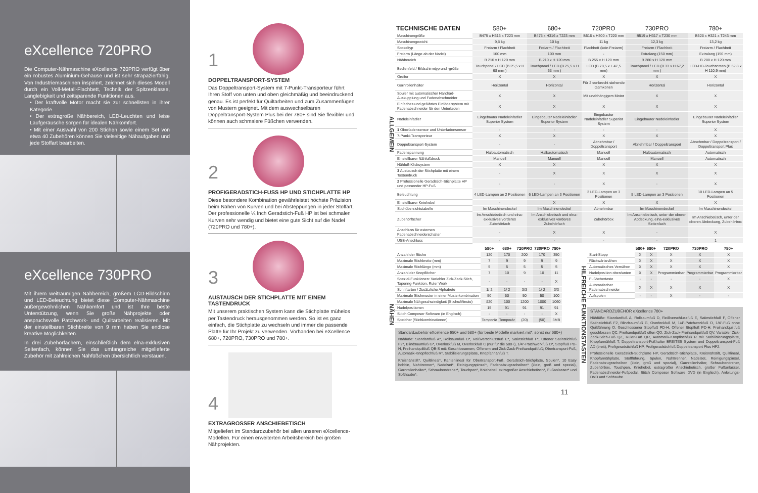eXcellence 720PRO
Die Computer-Nähmaschine eXcellence 720PRO verfügt über ein robustes Aluminium-Gehäuse und ist sehr strapazierfähig. Von Industriemaschinen inspiriert, zeichnet sich dieses Modell durch ein Voll-Metall-Flachbett, Technik der Spitzenklasse, Langlebigkeit und zeitsparende Funktionen aus.
• Der kraftvolle Motor macht sie zur schnellsten in ihrer Kategorie.
• Der extragroße Nähbereich, LED-Leuchten und leise Laufgeräusche sorgen für idealen Nähkomfort.
• Mit einer Auswahl von 200 Stichen sowie einem Set von etwa 40 Zubehören können Sie vielseitige Nähaufgaben und jede Stoffart bearbeiten.
eXcellence 730PRO
Mit ihrem weiträumigen Nähbereich, großem LCD-Bildschirm und LED-Beleuchtung bietet diese Computer-Nähmaschine außergewöhnlichen Nähkomfort und ist Ihre beste Unterstützung, wenn Sie große Nähprojekte oder anspruchsvolle Patchwork- und Quiltarbeiten realisieren. Mit der einstellbaren Stichbreite von 9 mm haben Sie endlose kreative Möglichkeiten.
In drei Zubehörfächern, einschließlich dem elna-exklusiven Seitenfach, können Sie das umfangreiche mitgelieferte Zubehör mit zahlreichen Nähfüßchen übersichtlich verstauen.
1
DOPPELTRANSPORT-SYSTEM
Das Doppeltransport-System mit 7-Punkt-Transporteur führt Ihren Stoff von unten und oben gleichmäßig und beeindruckend genau. Es ist perfekt für Quiltarbeiten und zum Zusammenfügen von Mustern geeignet. Mit dem auswechselbaren Doppeltransport-System Plus bei der 780+ sind Sie flexibler und können auch schmalere Füßchen verwenden.
2
PROFIGERADSTICH-FUSS HP UND STICHPLATTE HP
Diese besondere Kombination gewährleistet höchste Präzision beim Nähen von Kurven und bei Absteppungen in jeder Stoffart. Der professionelle ¼ Inch Geradstich-Fuß HP ist bei schmalen Kurven sehr wendig und bietet eine gute Sicht auf die Nadel (720PRO und 780+).
3
AUSTAUSCH DER STICHPLATTE MIT EINEM TASTENDRUCK
Mit unserem praktischen System kann die Stichplatte mühelos per Tastendruck herausgenommen werden. So ist es ganz einfach, die Stichplatte zu wechseln und immer die passende Platte für Ihr Projekt zu verwenden. Vorhanden bei eXcellence 680+, 720PRO, 730PRO und 780+.
4
EXTRAGROSSER ANSCHIEBETISCH
Mitgeliefert im Standardzubehör bei allen unseren eXcellence-Modellen. Für einen erweiterten Arbeitsbereich bei großen Nähprojekten.
ALLGEMEIN
| TECHNISCHE DATEN | 580+ | 680+ | 720PRO | 730PRO | 780+ |
| --- | --- | --- | --- | --- | --- |
| Maschinengröße | B475 x H316 x T223 mm | B475 x H316 x T223 mm | B516 x H300 x T220 mm | B519 x H317 x T230 mm | B528 x H321 x T243 mm |
| Maschinengewicht | 9,8 kg | 10 kg | 11 kg | 12,3 kg | 13,2 kg |
| Sockeltyp | Freiarm / Flachbett | Freiarm / Flachbett | Flachbett (kein Freiarm) | Freiarm / Flachbett | Freiarm / Flachbett |
| Freiarm (Länge ab der Nadel) | 100 mm | 100 mm | - | Extralang (150 mm) | Extralang (150 mm) |
| Nähbereich | B 210 x H 120 mm | B 210 x H 120 mm | B 255 x H 120 mm | B 280 x H 120 mm | B 280 x H 120 mm |
| Bedienfeld / Bildschirmtyp und -größe | Touchpanel / LCD (B 25,5 x H 68 mm ) | Touchpanel / LCD (B 25,5 x H 68 mm ) | LCD (B 78,5 x L 47,5 mm) | Touchpanel / LCD (B 33 x H 67,2 mm ) | LCD-HD-Touchscreen (B 62.8 x H 110,9 mm) |
| Greifer | X | X | X | X | X |
| Garnrollenhalter | Horizontal | Horizontal | Für 2 senkrecht stehende Garnkonen | Horizontal | Horizontal |
| Spuler mit automatischer Handrad-Auskupplung und Fadenabschneider | X | X | Mit unabhängigem Motor | X | X |
| Einfaches und geführtes Einfädelsystem mit Fadenabschneider für den Unterfaden | X | X | X | X | X |
| Nadeleinfädler | Eingebauter Nadeleinfädler Superior System | Eingebauter Nadeleinfädler Superior System | Eingebauter Nadeleinfädler Superior System | Eingebauter Nadeleinfädler | Eingebauter Nadeleinfädler Superior System |
| 1 Oberfadensensor und Unterfadensensor | - | - | - | - | X |
| 7-Punkt-Transporteur | X | X | X | X | X |
| Doppeltransport-System | - | - | Abnehmbar / Doppeltransport | Abnehmbar / Doppeltransport | Abnehmbar / Doppeltransport / Doppeltransport Plus |
| Fadenspannung | Halbautomatisch | Halbautomatisch | Manuell | Halbautomatisch | Automatisch |
| Einstellbarer Nähfußdruck | Manuell | Manuell | Manuell | Manuell | Automatisch |
| Nähfuß-Klicksystem | X | X | X | X | X |
| 3 Austausch der Stichplatte mit einem Tastendruck | - | X | X | X | X |
| 2 Professionelle Geradstich-Stichplatte HP und passender HP-Fuß | - | - | X | - | X |
| Beleuchtung | 4 LED-Lampen an 2 Positionen | 6 LED-Lampen an 3 Positionen | 3 LED-Lampen an 3 Positionen | 5 LED-Lampen an 3 Positionen | 10 LED-Lampen an 5 Positionen |
| Einstellbarer Kniehebel | - | X | X | X | X |
| Stichübersichtstabelle | Im Maschinendeckel | Im Maschinendeckel | Abnehmbar | Im Maschinendeckel | Im Maschinendeckel |
| Zubehörfächer | Im Anschiebetisch und elna-exklusives vorderes Zubehörfach | Im Anschiebetisch und elna-exklusives vorderes Zubehörfach | Zubehörbox | Im Anschiebetisch, unter der oberen Abdeckung, elna-exklusives Seitenfach | Im Anschiebetisch, unter der oberen Abdeckung, Zubehörbox |
| Anschluss für externen Fadenabschneiderschalter | - | X | X | - | X |
| USB-Anschluss | - | - | - | - | 1 |
NÄHEN
| | 580+ | 680+ | 720PRO | 730PRO | 780+ |
| --- | --- | --- | --- | --- | --- |
| Anzahl der Stiche | 120 | 170 | 200 | 170 | 350 |
| Maximale Stichbreite (mm) | 7 | 9 | 9 | 9 | 9 |
| Maximale Stichlänge (mm) | 5 | 5 | 5 | 5 | 5 |
| Anzahl der Knopflöcher | 7 | 10 | 9 | 10 | 11 |
| Spezial-Funktionen: Variabler Zick-Zack-Stich, Tapering-Funktion, Ruler Work | - | - | - | - | X |
| Schriftarten / Zusätzliche Alphabete | 1/ 2 | 1/ 2 | 3/3 | 1/ 2 | 3/3 |
| Maximale Stichmuster in einer Musterkombination | 50 | 50 | 50 | 50 | 100 |
| Maximale Nähgeschwindigkeit (Stiche/Minute) | 820 | 100 | 1200 | 1000 | 1060 |
| Nadelpositionen | 15 | 91 | 91 | 91 | 91 |
| Stitch Composer Software (in Englisch) | - | - | - | - | X |
| Speicher (Stichkombinationen) | Temporär | Temporär | (20) | (50) | 3MB |
HILFREICHE FUNKTIONSTASTEN
| | 580+ | 680+ | 720PRO | 730PRO | 780+ |
| --- | --- | --- | --- | --- | --- |
| Start-Stopp | X | X | X | X | X |
| Rückwärtsnähen | X | X | X | X | X |
| Automatisches Vernähen | X | X | X | X | X |
| Nadelposition oben/unten | X | X | Programmierbar | Programmierbar | Programmierbar |
| Fußhebertaste | - | - | - | - | X |
| Automatischer Fadenabschneider | X | X | X | X | X |
| Aufspulen | - | - | X | - | - |
STANDARDZUBEHÖR eXcellence 780+
Nähfüße: Standardfuß A, Rollsaumfuß D, Reißverschlussfuß E, Satinstichfuß F, Offener Satinstichfuß F2, Blindsaumfuß G, Overlockfuß M, 1/4"-Patchworkfuß O, 1/4"-Fuß ohne Quiltführung O, Geschlossener Stopffuß PD-H, Offener Stopffuß PD-H, Freihandquiltfuß geschlossen QC, Freihandquiltfuß offen QO, Zick-Zack-Freihandquiltfuß QV, Variabler Zick-Zack-Stich-Fuß QZ, Ruler-Fuß QR, Automatik-Knopflochfuß R mit Stabilisierungsplatte, Knopfannähfuß T, Doppeltransport-Fußhalter BREITES System und Doppeltransport-Fuß AD (breit), Profigeradstichfuß HP, Profigeradstichfuß Doppeltransport Plus HP2.
Professionelle Geradstich-Stichplatte HP, Geradstich-Stichplatte, Kreisnähstift, Quiltlineal, Knopfannähplatte, Stoffführung, Spulen, Nahttrenner, Nadelset, Reinigungspinsel, Fadenabzugsscheiben (klein, groß und spezial), Garnrollenhalter, Schraubendreher, Zubehörbox, Touchpen, Kniehebel, extragroßer Anschiebetisch, großer Fußanlasser, Fadenabschneider-Fußpedal, Stitch Composer Software DVD (in Englisch), Anleitungs-DVD und Softhaube.
Standardzubehör eXcellence 680+ und 580+ (für beide Modelle markiert mit*, sonst nur 680+)
Nähfüße: Standardfuß A*, Rollsaumfuß D*, Reißverschlussfuß E*, Satinstichfuß F*, Offener Satinstichfuß F2*, Blindsaumfuß G*, Overlockfuß M, Overlockfuß C (nur für die 580+), 1/4"-Patchworkfuß O*, Stopffuß PD-H, Freihandquiltfuß QB-S mit: Geschlossenem, Offenem und Zick-Zack-Freihandquiltfuß; Obertransport-Fuß, Automatik-Knopflochfuß R*, Stabilisierungsplatte, Knopfannähfuß T.
Kreisnähstift*, Quiltlineal*, Kantenlineal für Obertransport-Fuß, Geradstich-Stichplatte, Spulen*, 10 Easy bobbin, Nahttrenner*, Nadelset*, Reinigungspinsel*, Fadenabzugsscheiben* (klein, groß und spezial), Garnrollenhalter*, Schraubendreher*, Touchpen*, Kniehebel, extragroßer Anschiebetisch*, Fußanlasser* und Softhaube*.
11